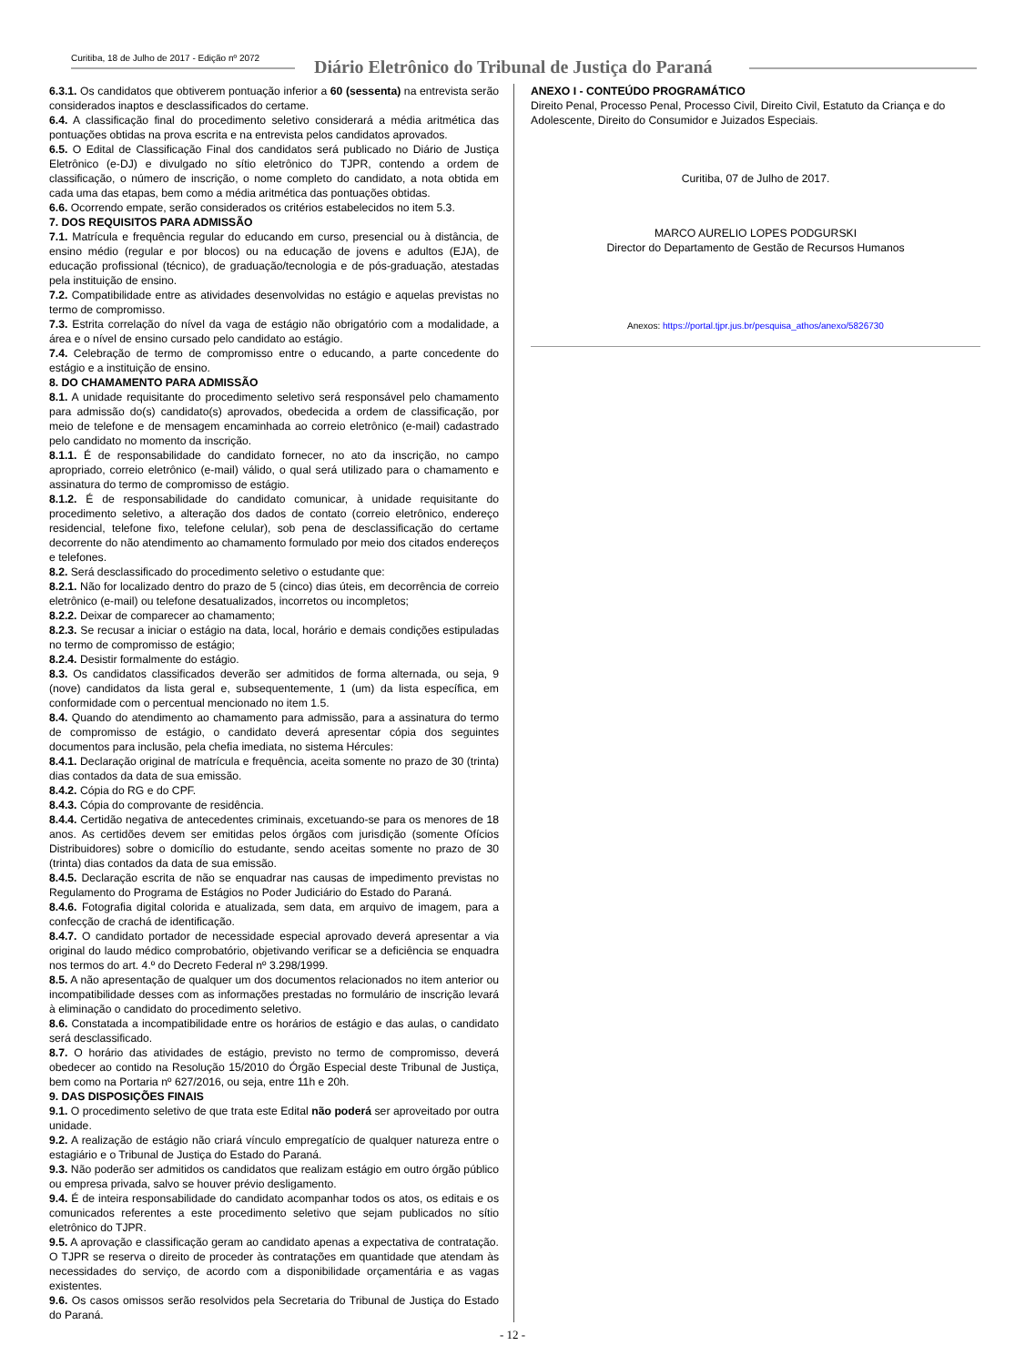Curitiba, 18 de Julho de 2017 - Edição nº 2072
Diário Eletrônico do Tribunal de Justiça do Paraná
6.3.1. Os candidatos que obtiverem pontuação inferior a 60 (sessenta) na entrevista serão considerados inaptos e desclassificados do certame.
6.4. A classificação final do procedimento seletivo considerará a média aritmética das pontuações obtidas na prova escrita e na entrevista pelos candidatos aprovados.
6.5. O Edital de Classificação Final dos candidatos será publicado no Diário de Justiça Eletrônico (e-DJ) e divulgado no sítio eletrônico do TJPR, contendo a ordem de classificação, o número de inscrição, o nome completo do candidato, a nota obtida em cada uma das etapas, bem como a média aritmética das pontuações obtidas.
6.6. Ocorrendo empate, serão considerados os critérios estabelecidos no item 5.3.
7. DOS REQUISITOS PARA ADMISSÃO
7.1. Matrícula e frequência regular do educando em curso, presencial ou à distância, de ensino médio (regular e por blocos) ou na educação de jovens e adultos (EJA), de educação profissional (técnico), de graduação/tecnologia e de pós-graduação, atestadas pela instituição de ensino.
7.2. Compatibilidade entre as atividades desenvolvidas no estágio e aquelas previstas no termo de compromisso.
7.3. Estrita correlação do nível da vaga de estágio não obrigatório com a modalidade, a área e o nível de ensino cursado pelo candidato ao estágio.
7.4. Celebração de termo de compromisso entre o educando, a parte concedente do estágio e a instituição de ensino.
8. DO CHAMAMENTO PARA ADMISSÃO
8.1. A unidade requisitante do procedimento seletivo será responsável pelo chamamento para admissão do(s) candidato(s) aprovados, obedecida a ordem de classificação, por meio de telefone e de mensagem encaminhada ao correio eletrônico (e-mail) cadastrado pelo candidato no momento da inscrição.
8.1.1. É de responsabilidade do candidato fornecer, no ato da inscrição, no campo apropriado, correio eletrônico (e-mail) válido, o qual será utilizado para o chamamento e assinatura do termo de compromisso de estágio.
8.1.2. É de responsabilidade do candidato comunicar, à unidade requisitante do procedimento seletivo, a alteração dos dados de contato (correio eletrônico, endereço residencial, telefone fixo, telefone celular), sob pena de desclassificação do certame decorrente do não atendimento ao chamamento formulado por meio dos citados endereços e telefones.
8.2. Será desclassificado do procedimento seletivo o estudante que:
8.2.1. Não for localizado dentro do prazo de 5 (cinco) dias úteis, em decorrência de correio eletrônico (e-mail) ou telefone desatualizados, incorretos ou incompletos;
8.2.2. Deixar de comparecer ao chamamento;
8.2.3. Se recusar a iniciar o estágio na data, local, horário e demais condições estipuladas no termo de compromisso de estágio;
8.2.4. Desistir formalmente do estágio.
8.3. Os candidatos classificados deverão ser admitidos de forma alternada, ou seja, 9 (nove) candidatos da lista geral e, subsequentemente, 1 (um) da lista específica, em conformidade com o percentual mencionado no item 1.5.
8.4. Quando do atendimento ao chamamento para admissão, para a assinatura do termo de compromisso de estágio, o candidato deverá apresentar cópia dos seguintes documentos para inclusão, pela chefia imediata, no sistema Hércules:
8.4.1. Declaração original de matrícula e frequência, aceita somente no prazo de 30 (trinta) dias contados da data de sua emissão.
8.4.2. Cópia do RG e do CPF.
8.4.3. Cópia do comprovante de residência.
8.4.4. Certidão negativa de antecedentes criminais, excetuando-se para os menores de 18 anos. As certidões devem ser emitidas pelos órgãos com jurisdição (somente Ofícios Distribuidores) sobre o domicílio do estudante, sendo aceitas somente no prazo de 30 (trinta) dias contados da data de sua emissão.
8.4.5. Declaração escrita de não se enquadrar nas causas de impedimento previstas no Regulamento do Programa de Estágios no Poder Judiciário do Estado do Paraná.
8.4.6. Fotografia digital colorida e atualizada, sem data, em arquivo de imagem, para a confecção de crachá de identificação.
8.4.7. O candidato portador de necessidade especial aprovado deverá apresentar a via original do laudo médico comprobatório, objetivando verificar se a deficiência se enquadra nos termos do art. 4.º do Decreto Federal nº 3.298/1999.
8.5. A não apresentação de qualquer um dos documentos relacionados no item anterior ou incompatibilidade desses com as informações prestadas no formulário de inscrição levará à eliminação o candidato do procedimento seletivo.
8.6. Constatada a incompatibilidade entre os horários de estágio e das aulas, o candidato será desclassificado.
8.7. O horário das atividades de estágio, previsto no termo de compromisso, deverá obedecer ao contido na Resolução 15/2010 do Órgão Especial deste Tribunal de Justiça, bem como na Portaria nº 627/2016, ou seja, entre 11h e 20h.
9. DAS DISPOSIÇÕES FINAIS
9.1. O procedimento seletivo de que trata este Edital não poderá ser aproveitado por outra unidade.
9.2. A realização de estágio não criará vínculo empregatício de qualquer natureza entre o estagiário e o Tribunal de Justiça do Estado do Paraná.
9.3. Não poderão ser admitidos os candidatos que realizam estágio em outro órgão público ou empresa privada, salvo se houver prévio desligamento.
9.4. É de inteira responsabilidade do candidato acompanhar todos os atos, os editais e os comunicados referentes a este procedimento seletivo que sejam publicados no sítio eletrônico do TJPR.
9.5. A aprovação e classificação geram ao candidato apenas a expectativa de contratação. O TJPR se reserva o direito de proceder às contratações em quantidade que atendam às necessidades do serviço, de acordo com a disponibilidade orçamentária e as vagas existentes.
9.6. Os casos omissos serão resolvidos pela Secretaria do Tribunal de Justiça do Estado do Paraná.
ANEXO I - CONTEÚDO PROGRAMÁTICO
Direito Penal, Processo Penal, Processo Civil, Direito Civil, Estatuto da Criança e do Adolescente, Direito do Consumidor e Juizados Especiais.
Curitiba, 07 de Julho de 2017.
MARCO AURELIO LOPES PODGURSKI
Director do Departamento de Gestão de Recursos Humanos
Anexos: https://portal.tjpr.jus.br/pesquisa_athos/anexo/5826730
- 12 -